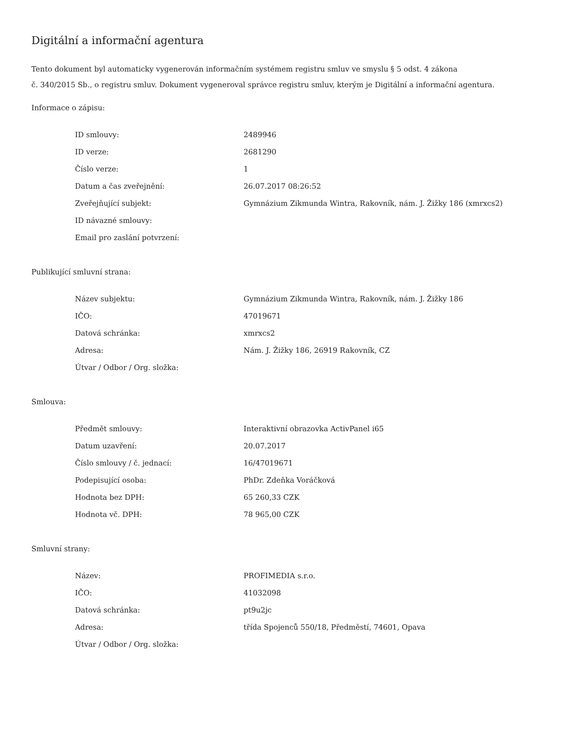Digitální a informační agentura
Tento dokument byl automaticky vygenerován informačním systémem registru smluv ve smyslu § 5 odst. 4 zákona
č. 340/2015 Sb., o registru smluv. Dokument vygeneroval správce registru smluv, kterým je Digitální a informační agentura.
Informace o zápisu:
| ID smlouvy: | 2489946 |
| ID verze: | 2681290 |
| Číslo verze: | 1 |
| Datum a čas zveřejnění: | 26.07.2017 08:26:52 |
| Zveřejňující subjekt: | Gymnázium Zikmunda Wintra, Rakovník, nám. J. Žižky 186 (xmrxcs2) |
| ID návazné smlouvy: | |
| Email pro zaslání potvrzení: | |
Publikující smluvní strana:
| Název subjektu: | Gymnázium Zikmunda Wintra, Rakovník, nám. J. Žižky 186 |
| IČO: | 47019671 |
| Datová schránka: | xmrxcs2 |
| Adresa: | Nám. J. Žižky 186, 26919 Rakovník, CZ |
| Útvar / Odbor / Org. složka: | |
Smlouva:
| Předmět smlouvy: | Interaktivní obrazovka ActivPanel i65 |
| Datum uzavření: | 20.07.2017 |
| Číslo smlouvy / č. jednací: | 16/47019671 |
| Podepisující osoba: | PhDr. Zdeňka Voráčková |
| Hodnota bez DPH: | 65 260,33 CZK |
| Hodnota vč. DPH: | 78 965,00 CZK |
Smluvní strany:
| Název: | PROFIMEDIA s.r.o. |
| IČO: | 41032098 |
| Datová schránka: | pt9u2jc |
| Adresa: | třída Spojenců 550/18, Předměstí, 74601, Opava |
| Útvar / Odbor / Org. složka: | |